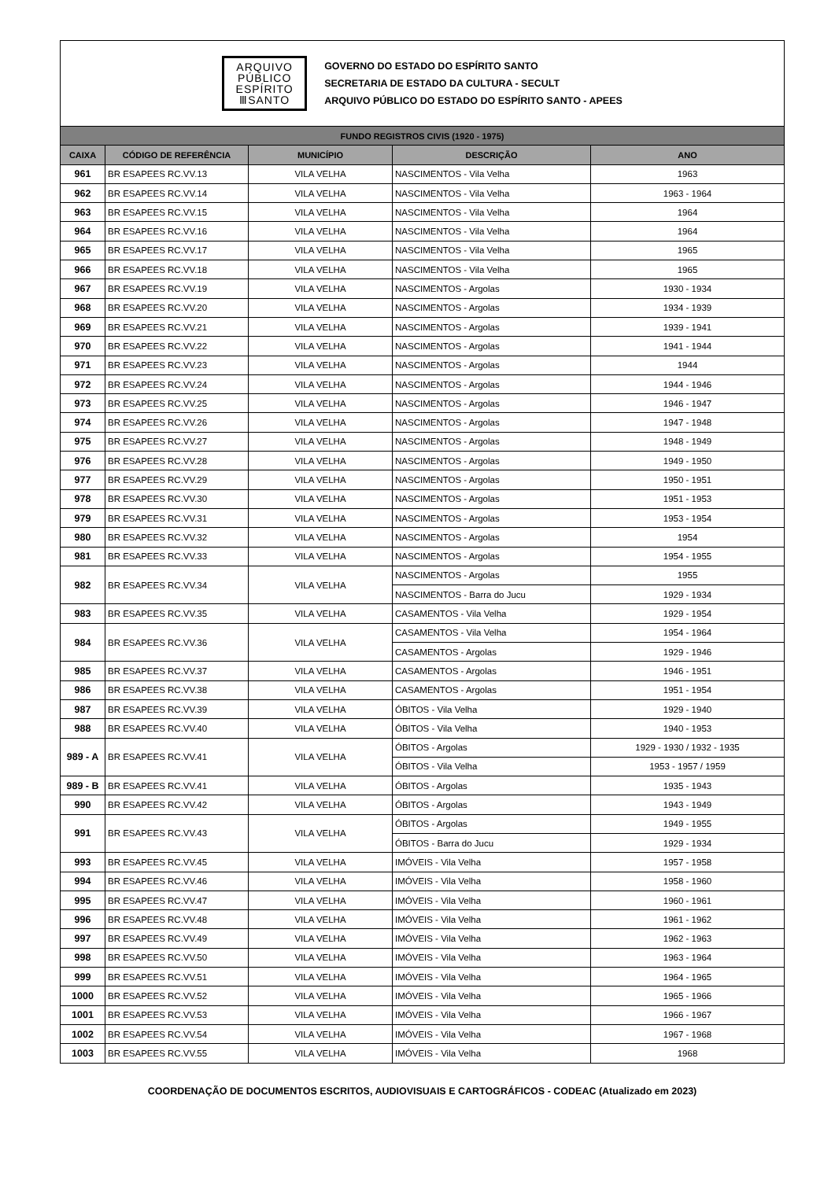ARQUIVO PÚBLICO ESPÍRITO ⅢSANTO
GOVERNO DO ESTADO DO ESPÍRITO SANTO
SECRETARIA DE ESTADO DA CULTURA - SECULT
ARQUIVO PÚBLICO DO ESTADO DO ESPÍRITO SANTO - APEES
| FUNDO REGISTROS CIVIS (1920 - 1975) | | | | |
| CAIXA | CÓDIGO DE REFERÊNCIA | MUNICÍPIO | DESCRIÇÃO | ANO |
| 961 | BR ESAPEES RC.VV.13 | VILA VELHA | NASCIMENTOS - Vila Velha | 1963 |
| 962 | BR ESAPEES RC.VV.14 | VILA VELHA | NASCIMENTOS - Vila Velha | 1963 - 1964 |
| 963 | BR ESAPEES RC.VV.15 | VILA VELHA | NASCIMENTOS - Vila Velha | 1964 |
| 964 | BR ESAPEES RC.VV.16 | VILA VELHA | NASCIMENTOS - Vila Velha | 1964 |
| 965 | BR ESAPEES RC.VV.17 | VILA VELHA | NASCIMENTOS - Vila Velha | 1965 |
| 966 | BR ESAPEES RC.VV.18 | VILA VELHA | NASCIMENTOS - Vila Velha | 1965 |
| 967 | BR ESAPEES RC.VV.19 | VILA VELHA | NASCIMENTOS - Argolas | 1930 - 1934 |
| 968 | BR ESAPEES RC.VV.20 | VILA VELHA | NASCIMENTOS - Argolas | 1934 - 1939 |
| 969 | BR ESAPEES RC.VV.21 | VILA VELHA | NASCIMENTOS - Argolas | 1939 - 1941 |
| 970 | BR ESAPEES RC.VV.22 | VILA VELHA | NASCIMENTOS - Argolas | 1941 - 1944 |
| 971 | BR ESAPEES RC.VV.23 | VILA VELHA | NASCIMENTOS - Argolas | 1944 |
| 972 | BR ESAPEES RC.VV.24 | VILA VELHA | NASCIMENTOS - Argolas | 1944 - 1946 |
| 973 | BR ESAPEES RC.VV.25 | VILA VELHA | NASCIMENTOS - Argolas | 1946 - 1947 |
| 974 | BR ESAPEES RC.VV.26 | VILA VELHA | NASCIMENTOS - Argolas | 1947 - 1948 |
| 975 | BR ESAPEES RC.VV.27 | VILA VELHA | NASCIMENTOS - Argolas | 1948 - 1949 |
| 976 | BR ESAPEES RC.VV.28 | VILA VELHA | NASCIMENTOS - Argolas | 1949 - 1950 |
| 977 | BR ESAPEES RC.VV.29 | VILA VELHA | NASCIMENTOS - Argolas | 1950 - 1951 |
| 978 | BR ESAPEES RC.VV.30 | VILA VELHA | NASCIMENTOS - Argolas | 1951 - 1953 |
| 979 | BR ESAPEES RC.VV.31 | VILA VELHA | NASCIMENTOS - Argolas | 1953 - 1954 |
| 980 | BR ESAPEES RC.VV.32 | VILA VELHA | NASCIMENTOS - Argolas | 1954 |
| 981 | BR ESAPEES RC.VV.33 | VILA VELHA | NASCIMENTOS - Argolas | 1954 - 1955 |
| 982 | BR ESAPEES RC.VV.34 | VILA VELHA | NASCIMENTOS - Argolas | 1955 |
| | | | NASCIMENTOS - Barra do Jucu | 1929 - 1934 |
| 983 | BR ESAPEES RC.VV.35 | VILA VELHA | CASAMENTOS - Vila Velha | 1929 - 1954 |
| 984 | BR ESAPEES RC.VV.36 | VILA VELHA | CASAMENTOS - Vila Velha | 1954 - 1964 |
| | | | CASAMENTOS - Argolas | 1929 - 1946 |
| 985 | BR ESAPEES RC.VV.37 | VILA VELHA | CASAMENTOS - Argolas | 1946 - 1951 |
| 986 | BR ESAPEES RC.VV.38 | VILA VELHA | CASAMENTOS - Argolas | 1951 - 1954 |
| 987 | BR ESAPEES RC.VV.39 | VILA VELHA | ÓBITOS - Vila Velha | 1929 - 1940 |
| 988 | BR ESAPEES RC.VV.40 | VILA VELHA | ÓBITOS - Vila Velha | 1940 - 1953 |
| 989 - A | BR ESAPEES RC.VV.41 | VILA VELHA | ÓBITOS - Argolas | 1929 - 1930 / 1932 - 1935 |
| | | | ÓBITOS - Vila Velha | 1953 - 1957 / 1959 |
| 989 - B | BR ESAPEES RC.VV.41 | VILA VELHA | ÓBITOS - Argolas | 1935 - 1943 |
| 990 | BR ESAPEES RC.VV.42 | VILA VELHA | ÓBITOS - Argolas | 1943 - 1949 |
| 991 | BR ESAPEES RC.VV.43 | VILA VELHA | ÓBITOS - Argolas | 1949 - 1955 |
| | | | ÓBITOS - Barra do Jucu | 1929 - 1934 |
| 993 | BR ESAPEES RC.VV.45 | VILA VELHA | IMÓVEIS - Vila Velha | 1957 - 1958 |
| 994 | BR ESAPEES RC.VV.46 | VILA VELHA | IMÓVEIS - Vila Velha | 1958 - 1960 |
| 995 | BR ESAPEES RC.VV.47 | VILA VELHA | IMÓVEIS - Vila Velha | 1960 - 1961 |
| 996 | BR ESAPEES RC.VV.48 | VILA VELHA | IMÓVEIS - Vila Velha | 1961 - 1962 |
| 997 | BR ESAPEES RC.VV.49 | VILA VELHA | IMÓVEIS - Vila Velha | 1962 - 1963 |
| 998 | BR ESAPEES RC.VV.50 | VILA VELHA | IMÓVEIS - Vila Velha | 1963 - 1964 |
| 999 | BR ESAPEES RC.VV.51 | VILA VELHA | IMÓVEIS - Vila Velha | 1964 - 1965 |
| 1000 | BR ESAPEES RC.VV.52 | VILA VELHA | IMÓVEIS - Vila Velha | 1965 - 1966 |
| 1001 | BR ESAPEES RC.VV.53 | VILA VELHA | IMÓVEIS - Vila Velha | 1966 - 1967 |
| 1002 | BR ESAPEES RC.VV.54 | VILA VELHA | IMÓVEIS - Vila Velha | 1967 - 1968 |
| 1003 | BR ESAPEES RC.VV.55 | VILA VELHA | IMÓVEIS - Vila Velha | 1968 |
COORDENAÇÃO DE DOCUMENTOS ESCRITOS, AUDIOVISUAIS E CARTOGRÁFICOS - CODEAC (Atualizado em 2023)